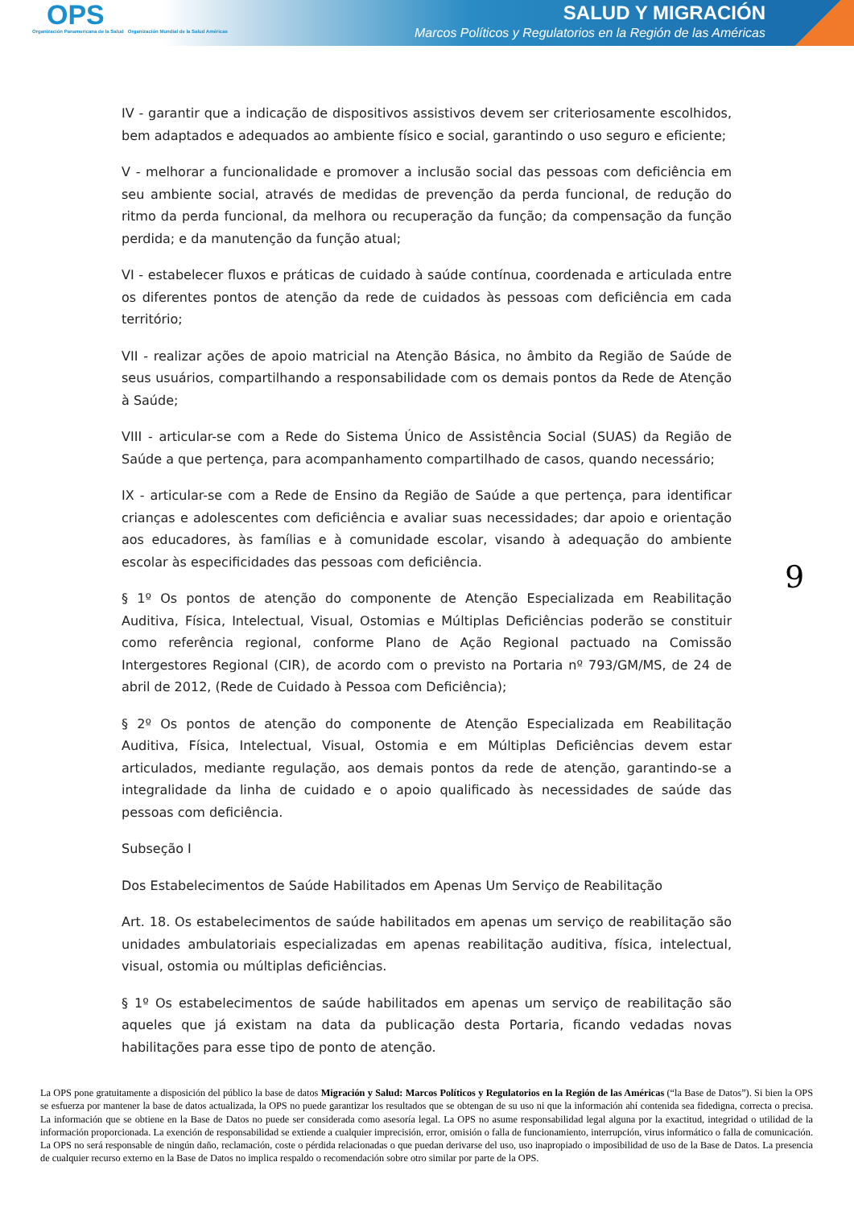OPS
Organización Panamericana de la Salud Organización Mundial de la Salud Américas
SALUD Y MIGRACIÓN
Marcos Políticos y Regulatorios en la Región de las Américas
IV - garantir que a indicação de dispositivos assistivos devem ser criteriosamente escolhidos, bem adaptados e adequados ao ambiente físico e social, garantindo o uso seguro e eficiente;
V - melhorar a funcionalidade e promover a inclusão social das pessoas com deficiência em seu ambiente social, através de medidas de prevenção da perda funcional, de redução do ritmo da perda funcional, da melhora ou recuperação da função; da compensação da função perdida; e da manutenção da função atual;
VI - estabelecer fluxos e práticas de cuidado à saúde contínua, coordenada e articulada entre os diferentes pontos de atenção da rede de cuidados às pessoas com deficiência em cada território;
VII - realizar ações de apoio matricial na Atenção Básica, no âmbito da Região de Saúde de seus usuários, compartilhando a responsabilidade com os demais pontos da Rede de Atenção à Saúde;
VIII - articular-se com a Rede do Sistema Único de Assistência Social (SUAS) da Região de Saúde a que pertença, para acompanhamento compartilhado de casos, quando necessário;
IX - articular-se com a Rede de Ensino da Região de Saúde a que pertença, para identificar crianças e adolescentes com deficiência e avaliar suas necessidades; dar apoio e orientação aos educadores, às famílias e à comunidade escolar, visando à adequação do ambiente escolar às especificidades das pessoas com deficiência.
§ 1º Os pontos de atenção do componente de Atenção Especializada em Reabilitação Auditiva, Física, Intelectual, Visual, Ostomias e Múltiplas Deficiências poderão se constituir como referência regional, conforme Plano de Ação Regional pactuado na Comissão Intergestores Regional (CIR), de acordo com o previsto na Portaria nº 793/GM/MS, de 24 de abril de 2012, (Rede de Cuidado à Pessoa com Deficiência);
§ 2º Os pontos de atenção do componente de Atenção Especializada em Reabilitação Auditiva, Física, Intelectual, Visual, Ostomia e em Múltiplas Deficiências devem estar articulados, mediante regulação, aos demais pontos da rede de atenção, garantindo-se a integralidade da linha de cuidado e o apoio qualificado às necessidades de saúde das pessoas com deficiência.
Subseção I
Dos Estabelecimentos de Saúde Habilitados em Apenas Um Serviço de Reabilitação
Art. 18. Os estabelecimentos de saúde habilitados em apenas um serviço de reabilitação são unidades ambulatoriais especializadas em apenas reabilitação auditiva, física, intelectual, visual, ostomia ou múltiplas deficiências.
§ 1º Os estabelecimentos de saúde habilitados em apenas um serviço de reabilitação são aqueles que já existam na data da publicação desta Portaria, ficando vedadas novas habilitações para esse tipo de ponto de atenção.
9
La OPS pone gratuitamente a disposición del público la base de datos Migración y Salud: Marcos Políticos y Regulatorios en la Región de las Américas (“la Base de Datos”). Si bien la OPS se esfuerza por mantener la base de datos actualizada, la OPS no puede garantizar los resultados que se obtengan de su uso ni que la información ahí contenida sea fidedigna, correcta o precisa. La información que se obtiene en la Base de Datos no puede ser considerada como asesoría legal. La OPS no asume responsabilidad legal alguna por la exactitud, integridad o utilidad de la información proporcionada. La exención de responsabilidad se extiende a cualquier imprecisión, error, omisión o falla de funcionamiento, interrupción, virus informático o falla de comunicación. La OPS no será responsable de ningún daño, reclamación, coste o pérdida relacionadas o que puedan derivarse del uso, uso inapropiado o imposibilidad de uso de la Base de Datos. La presencia de cualquier recurso externo en la Base de Datos no implica respaldo o recomendación sobre otro similar por parte de la OPS.